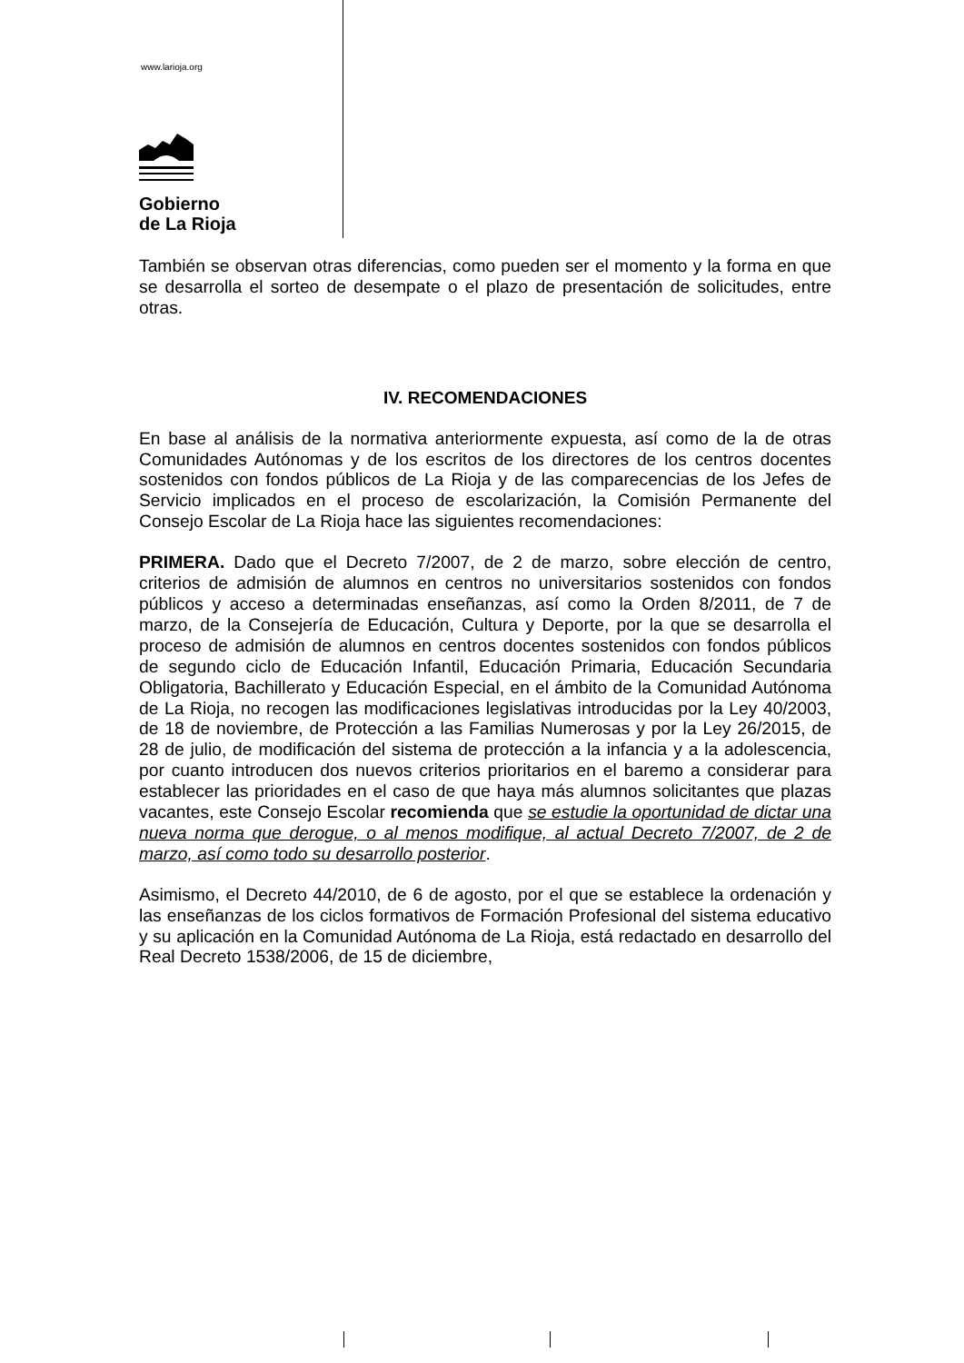www.larioja.org
Gobierno
de La Rioja
También se observan otras diferencias, como pueden ser el momento y la forma en que se desarrolla el sorteo de desempate o el plazo de presentación de solicitudes, entre otras.
IV. RECOMENDACIONES
En base al análisis de la normativa anteriormente expuesta, así como de la de otras Comunidades Autónomas y de los escritos de los directores de los centros docentes sostenidos con fondos públicos de La Rioja y de las comparecencias de los Jefes de Servicio implicados en el proceso de escolarización, la Comisión Permanente del Consejo Escolar de La Rioja hace las siguientes recomendaciones:
PRIMERA. Dado que el Decreto 7/2007, de 2 de marzo, sobre elección de centro, criterios de admisión de alumnos en centros no universitarios sostenidos con fondos públicos y acceso a determinadas enseñanzas, así como la Orden 8/2011, de 7 de marzo, de la Consejería de Educación, Cultura y Deporte, por la que se desarrolla el proceso de admisión de alumnos en centros docentes sostenidos con fondos públicos de segundo ciclo de Educación Infantil, Educación Primaria, Educación Secundaria Obligatoria, Bachillerato y Educación Especial, en el ámbito de la Comunidad Autónoma de La Rioja, no recogen las modificaciones legislativas introducidas por la Ley 40/2003, de 18 de noviembre, de Protección a las Familias Numerosas y por la Ley 26/2015, de 28 de julio, de modificación del sistema de protección a la infancia y a la adolescencia, por cuanto introducen dos nuevos criterios prioritarios en el baremo a considerar para establecer las prioridades en el caso de que haya más alumnos solicitantes que plazas vacantes, este Consejo Escolar recomienda que se estudie la oportunidad de dictar una nueva norma que derogue, o al menos modifique, al actual Decreto 7/2007, de 2 de marzo, así como todo su desarrollo posterior.
Asimismo, el Decreto 44/2010, de 6 de agosto, por el que se establece la ordenación y las enseñanzas de los ciclos formativos de Formación Profesional del sistema educativo y su aplicación en la Comunidad Autónoma de La Rioja, está redactado en desarrollo del Real Decreto 1538/2006, de 15 de diciembre,